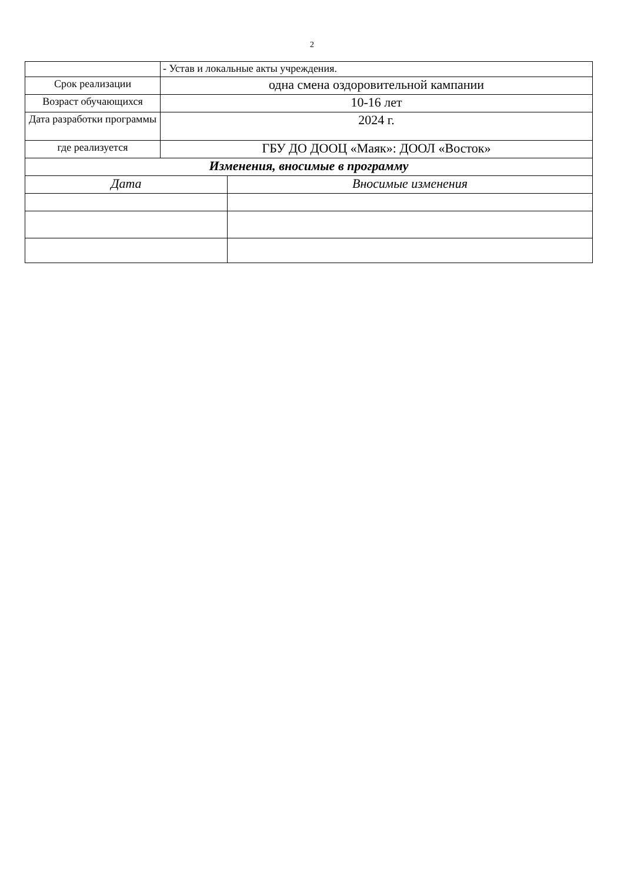2
| | - Устав и локальные акты учреждения. | |
| Срок реализации | одна смена оздоровительной кампании | |
| Возраст обучающихся | 10-16 лет | |
| Дата разработки программы | 2024 г. | |
| где реализуется | ГБУ ДО ДООЦ «Маяк»: ДООЛ «Восток» | |
| Изменения, вносимые в программу | | |
| Дата | | Вносимые изменения |